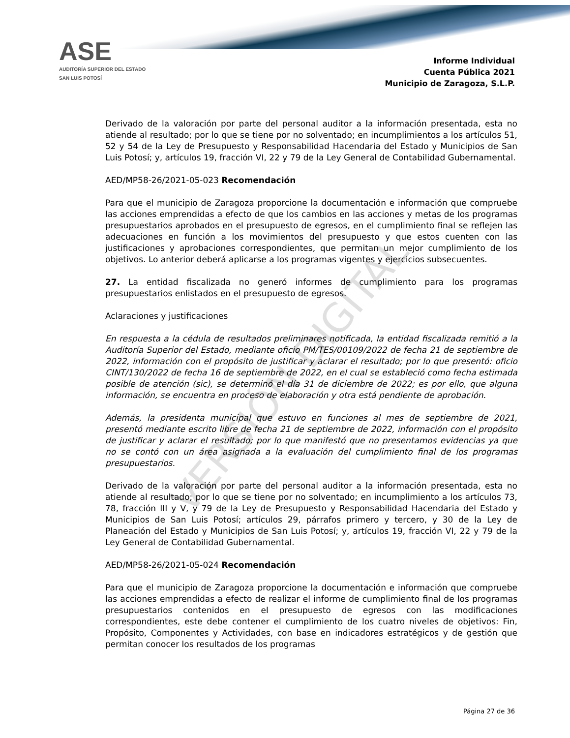ASE
AUDITORÍA SUPERIOR DEL ESTADO
SAN LUIS POTOSÍ
Informe Individual
Cuenta Pública 2021
Municipio de Zaragoza, S.L.P.
VERSIÓN DIGITAL
Derivado de la valoración por parte del personal auditor a la información presentada, esta no atiende al resultado; por lo que se tiene por no solventado; en incumplimientos a los artículos 51, 52 y 54 de la Ley de Presupuesto y Responsabilidad Hacendaria del Estado y Municipios de San Luis Potosí; y, artículos 19, fracción VI, 22 y 79 de la Ley General de Contabilidad Gubernamental.
AED/MP58-26/2021-05-023 Recomendación
Para que el municipio de Zaragoza proporcione la documentación e información que compruebe las acciones emprendidas a efecto de que los cambios en las acciones y metas de los programas presupuestarios aprobados en el presupuesto de egresos, en el cumplimiento final se reflejen las adecuaciones en función a los movimientos del presupuesto y que estos cuenten con las justificaciones y aprobaciones correspondientes, que permitan un mejor cumplimiento de los objetivos. Lo anterior deberá aplicarse a los programas vigentes y ejercicios subsecuentes.
27. La entidad fiscalizada no generó informes de cumplimiento para los programas presupuestarios enlistados en el presupuesto de egresos.
Aclaraciones y justificaciones
En respuesta a la cédula de resultados preliminares notificada, la entidad fiscalizada remitió a la Auditoría Superior del Estado, mediante oficio PM/TES/00109/2022 de fecha 21 de septiembre de 2022, información con el propósito de justificar y aclarar el resultado; por lo que presentó: oficio CINT/130/2022 de fecha 16 de septiembre de 2022, en el cual se estableció como fecha estimada posible de atención (sic), se determinó el día 31 de diciembre de 2022; es por ello, que alguna información, se encuentra en proceso de elaboración y otra está pendiente de aprobación.
Además, la presidenta municipal que estuvo en funciones al mes de septiembre de 2021, presentó mediante escrito libre de fecha 21 de septiembre de 2022, información con el propósito de justificar y aclarar el resultado; por lo que manifestó que no presentamos evidencias ya que no se contó con un área asignada a la evaluación del cumplimiento final de los programas presupuestarios.
Derivado de la valoración por parte del personal auditor a la información presentada, esta no atiende al resultado; por lo que se tiene por no solventado; en incumplimiento a los artículos 73, 78, fracción III y V, y 79 de la Ley de Presupuesto y Responsabilidad Hacendaria del Estado y Municipios de San Luis Potosí; artículos 29, párrafos primero y tercero, y 30 de la Ley de Planeación del Estado y Municipios de San Luis Potosí; y, artículos 19, fracción VI, 22 y 79 de la Ley General de Contabilidad Gubernamental.
AED/MP58-26/2021-05-024 Recomendación
Para que el municipio de Zaragoza proporcione la documentación e información que compruebe las acciones emprendidas a efecto de realizar el informe de cumplimiento final de los programas presupuestarios contenidos en el presupuesto de egresos con las modificaciones correspondientes, este debe contener el cumplimiento de los cuatro niveles de objetivos: Fin, Propósito, Componentes y Actividades, con base en indicadores estratégicos y de gestión que permitan conocer los resultados de los programas
Página 27 de 36